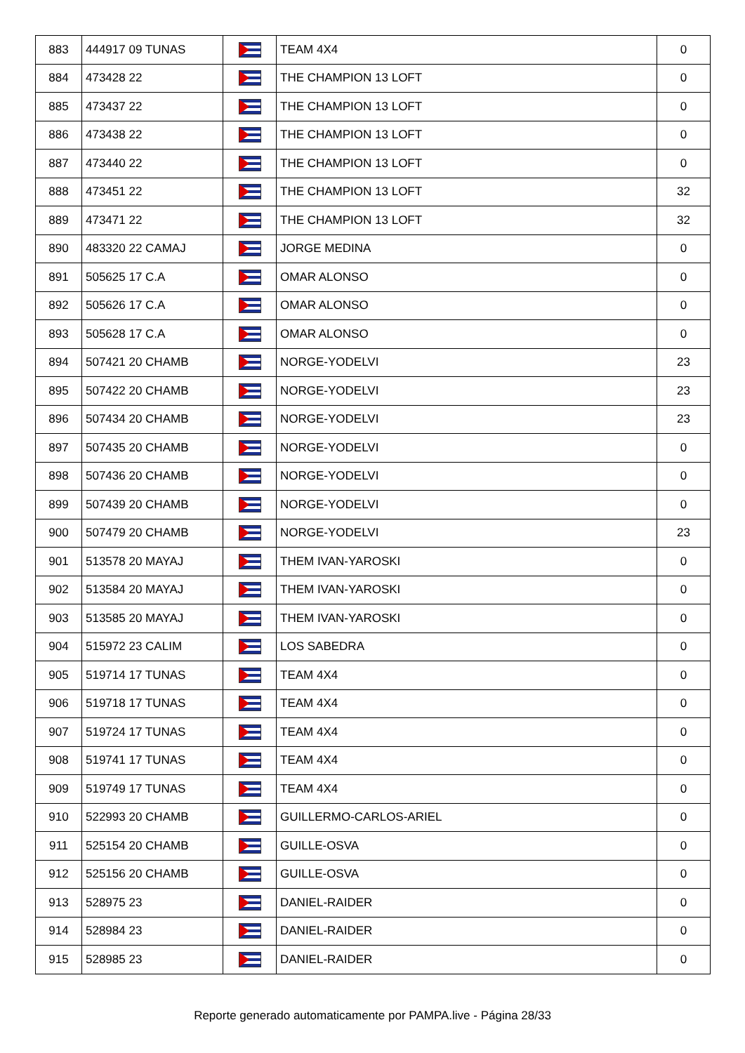| 883 | 444917 09 TUNAS | | TEAM 4X4 | 0 |
| 884 | 473428 22 | | THE CHAMPION 13 LOFT | 0 |
| 885 | 473437 22 | | THE CHAMPION 13 LOFT | 0 |
| 886 | 473438 22 | | THE CHAMPION 13 LOFT | 0 |
| 887 | 473440 22 | | THE CHAMPION 13 LOFT | 0 |
| 888 | 473451 22 | | THE CHAMPION 13 LOFT | 32 |
| 889 | 473471 22 | | THE CHAMPION 13 LOFT | 32 |
| 890 | 483320 22 CAMAJ | | JORGE MEDINA | 0 |
| 891 | 505625 17 C.A | | OMAR ALONSO | 0 |
| 892 | 505626 17 C.A | | OMAR ALONSO | 0 |
| 893 | 505628 17 C.A | | OMAR ALONSO | 0 |
| 894 | 507421 20 CHAMB | | NORGE-YODELVI | 23 |
| 895 | 507422 20 CHAMB | | NORGE-YODELVI | 23 |
| 896 | 507434 20 CHAMB | | NORGE-YODELVI | 23 |
| 897 | 507435 20 CHAMB | | NORGE-YODELVI | 0 |
| 898 | 507436 20 CHAMB | | NORGE-YODELVI | 0 |
| 899 | 507439 20 CHAMB | | NORGE-YODELVI | 0 |
| 900 | 507479 20 CHAMB | | NORGE-YODELVI | 23 |
| 901 | 513578 20 MAYAJ | | THEM IVAN-YAROSKI | 0 |
| 902 | 513584 20 MAYAJ | | THEM IVAN-YAROSKI | 0 |
| 903 | 513585 20 MAYAJ | | THEM IVAN-YAROSKI | 0 |
| 904 | 515972 23 CALIM | | LOS SABEDRA | 0 |
| 905 | 519714 17 TUNAS | | TEAM 4X4 | 0 |
| 906 | 519718 17 TUNAS | | TEAM 4X4 | 0 |
| 907 | 519724 17 TUNAS | | TEAM 4X4 | 0 |
| 908 | 519741 17 TUNAS | | TEAM 4X4 | 0 |
| 909 | 519749 17 TUNAS | | TEAM 4X4 | 0 |
| 910 | 522993 20 CHAMB | | GUILLERMO-CARLOS-ARIEL | 0 |
| 911 | 525154 20 CHAMB | | GUILLE-OSVA | 0 |
| 912 | 525156 20 CHAMB | | GUILLE-OSVA | 0 |
| 913 | 528975 23 | | DANIEL-RAIDER | 0 |
| 914 | 528984 23 | | DANIEL-RAIDER | 0 |
| 915 | 528985 23 | | DANIEL-RAIDER | 0 |
Reporte generado automaticamente por PAMPA.live - Página 28/33